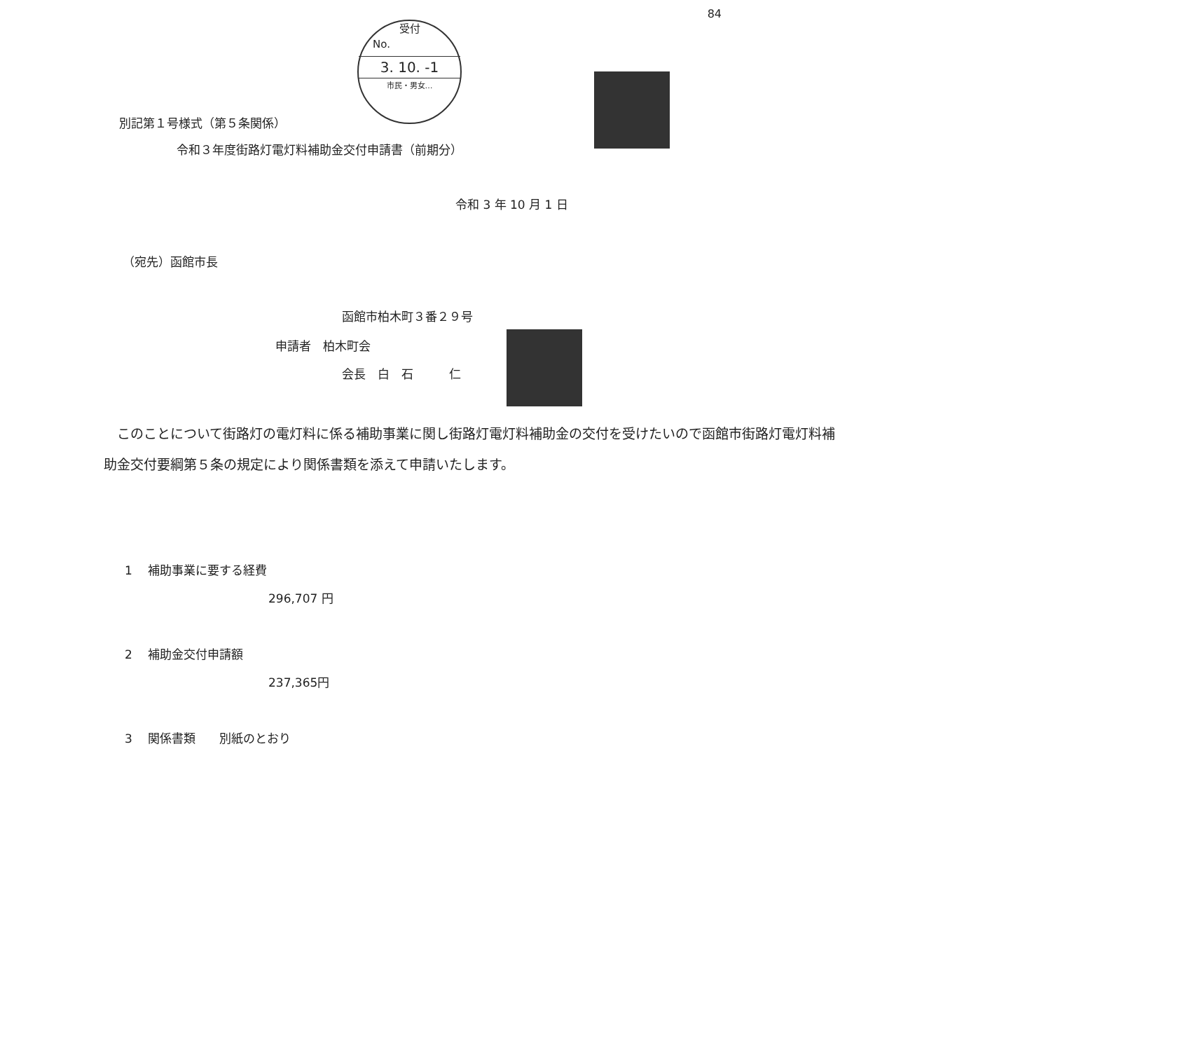84
受付
No.
3. 10. -1
市民・男女…
別記第１号様式（第５条関係）
令和３年度街路灯電灯料補助金交付申請書（前期分）
令和 3 年 10 月 1 日
（宛先）函館市長
函館市柏木町３番２９号
申請者　柏木町会
会長　白　石　　　仁
　このことについて街路灯の電灯料に係る補助事業に関し街路灯電灯料補助金の交付を受けたいので函館市街路灯電灯料補助金交付要綱第５条の規定により関係書類を添えて申請いたします。
1　 補助事業に要する経費
296,707 円
2　 補助金交付申請額
237,365円
3　 関係書類　　別紙のとおり